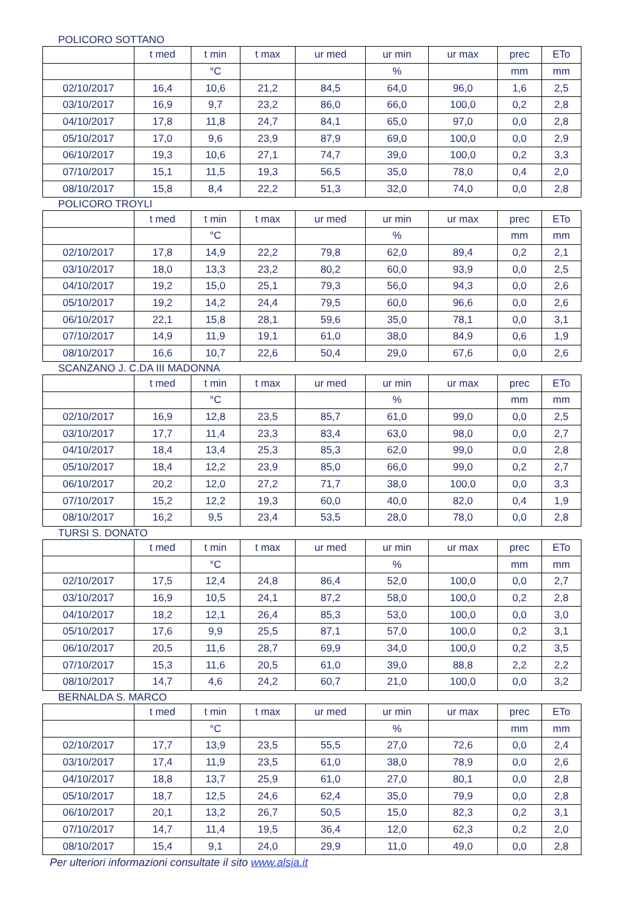POLICORO SOTTANO
| | t med | t min | t max | ur med | ur min | ur max | prec | ETo |
| --- | --- | --- | --- | --- | --- | --- | --- | --- |
| | | °C | | | % | | mm | mm |
| 02/10/2017 | 16,4 | 10,6 | 21,2 | 84,5 | 64,0 | 96,0 | 1,6 | 2,5 |
| 03/10/2017 | 16,9 | 9,7 | 23,2 | 86,0 | 66,0 | 100,0 | 0,2 | 2,8 |
| 04/10/2017 | 17,8 | 11,8 | 24,7 | 84,1 | 65,0 | 97,0 | 0,0 | 2,8 |
| 05/10/2017 | 17,0 | 9,6 | 23,9 | 87,9 | 69,0 | 100,0 | 0,0 | 2,9 |
| 06/10/2017 | 19,3 | 10,6 | 27,1 | 74,7 | 39,0 | 100,0 | 0,2 | 3,3 |
| 07/10/2017 | 15,1 | 11,5 | 19,3 | 56,5 | 35,0 | 78,0 | 0,4 | 2,0 |
| 08/10/2017 | 15,8 | 8,4 | 22,2 | 51,3 | 32,0 | 74,0 | 0,0 | 2,8 |
POLICORO TROYLI
| | t med | t min | t max | ur med | ur min | ur max | prec | ETo |
| --- | --- | --- | --- | --- | --- | --- | --- | --- |
| | | °C | | | % | | mm | mm |
| 02/10/2017 | 17,8 | 14,9 | 22,2 | 79,8 | 62,0 | 89,4 | 0,2 | 2,1 |
| 03/10/2017 | 18,0 | 13,3 | 23,2 | 80,2 | 60,0 | 93,9 | 0,0 | 2,5 |
| 04/10/2017 | 19,2 | 15,0 | 25,1 | 79,3 | 56,0 | 94,3 | 0,0 | 2,6 |
| 05/10/2017 | 19,2 | 14,2 | 24,4 | 79,5 | 60,0 | 96,6 | 0,0 | 2,6 |
| 06/10/2017 | 22,1 | 15,8 | 28,1 | 59,6 | 35,0 | 78,1 | 0,0 | 3,1 |
| 07/10/2017 | 14,9 | 11,9 | 19,1 | 61,0 | 38,0 | 84,9 | 0,6 | 1,9 |
| 08/10/2017 | 16,6 | 10,7 | 22,6 | 50,4 | 29,0 | 67,6 | 0,0 | 2,6 |
SCANZANO J. C.DA III MADONNA
| | t med | t min | t max | ur med | ur min | ur max | prec | ETo |
| --- | --- | --- | --- | --- | --- | --- | --- | --- |
| | | °C | | | % | | mm | mm |
| 02/10/2017 | 16,9 | 12,8 | 23,5 | 85,7 | 61,0 | 99,0 | 0,0 | 2,5 |
| 03/10/2017 | 17,7 | 11,4 | 23,3 | 83,4 | 63,0 | 98,0 | 0,0 | 2,7 |
| 04/10/2017 | 18,4 | 13,4 | 25,3 | 85,3 | 62,0 | 99,0 | 0,0 | 2,8 |
| 05/10/2017 | 18,4 | 12,2 | 23,9 | 85,0 | 66,0 | 99,0 | 0,2 | 2,7 |
| 06/10/2017 | 20,2 | 12,0 | 27,2 | 71,7 | 38,0 | 100,0 | 0,0 | 3,3 |
| 07/10/2017 | 15,2 | 12,2 | 19,3 | 60,0 | 40,0 | 82,0 | 0,4 | 1,9 |
| 08/10/2017 | 16,2 | 9,5 | 23,4 | 53,5 | 28,0 | 78,0 | 0,0 | 2,8 |
TURSI S. DONATO
| | t med | t min | t max | ur med | ur min | ur max | prec | ETo |
| --- | --- | --- | --- | --- | --- | --- | --- | --- |
| | | °C | | | % | | mm | mm |
| 02/10/2017 | 17,5 | 12,4 | 24,8 | 86,4 | 52,0 | 100,0 | 0,0 | 2,7 |
| 03/10/2017 | 16,9 | 10,5 | 24,1 | 87,2 | 58,0 | 100,0 | 0,2 | 2,8 |
| 04/10/2017 | 18,2 | 12,1 | 26,4 | 85,3 | 53,0 | 100,0 | 0,0 | 3,0 |
| 05/10/2017 | 17,6 | 9,9 | 25,5 | 87,1 | 57,0 | 100,0 | 0,2 | 3,1 |
| 06/10/2017 | 20,5 | 11,6 | 28,7 | 69,9 | 34,0 | 100,0 | 0,2 | 3,5 |
| 07/10/2017 | 15,3 | 11,6 | 20,5 | 61,0 | 39,0 | 88,8 | 2,2 | 2,2 |
| 08/10/2017 | 14,7 | 4,6 | 24,2 | 60,7 | 21,0 | 100,0 | 0,0 | 3,2 |
BERNALDA S. MARCO
| | t med | t min | t max | ur med | ur min | ur max | prec | ETo |
| --- | --- | --- | --- | --- | --- | --- | --- | --- |
| | | °C | | | % | | mm | mm |
| 02/10/2017 | 17,7 | 13,9 | 23,5 | 55,5 | 27,0 | 72,6 | 0,0 | 2,4 |
| 03/10/2017 | 17,4 | 11,9 | 23,5 | 61,0 | 38,0 | 78,9 | 0,0 | 2,6 |
| 04/10/2017 | 18,8 | 13,7 | 25,9 | 61,0 | 27,0 | 80,1 | 0,0 | 2,8 |
| 05/10/2017 | 18,7 | 12,5 | 24,6 | 62,4 | 35,0 | 79,9 | 0,0 | 2,8 |
| 06/10/2017 | 20,1 | 13,2 | 26,7 | 50,5 | 15,0 | 82,3 | 0,2 | 3,1 |
| 07/10/2017 | 14,7 | 11,4 | 19,5 | 36,4 | 12,0 | 62,3 | 0,2 | 2,0 |
| 08/10/2017 | 15,4 | 9,1 | 24,0 | 29,9 | 11,0 | 49,0 | 0,0 | 2,8 |
Per ulteriori informazioni consultate il sito www.alsia.it